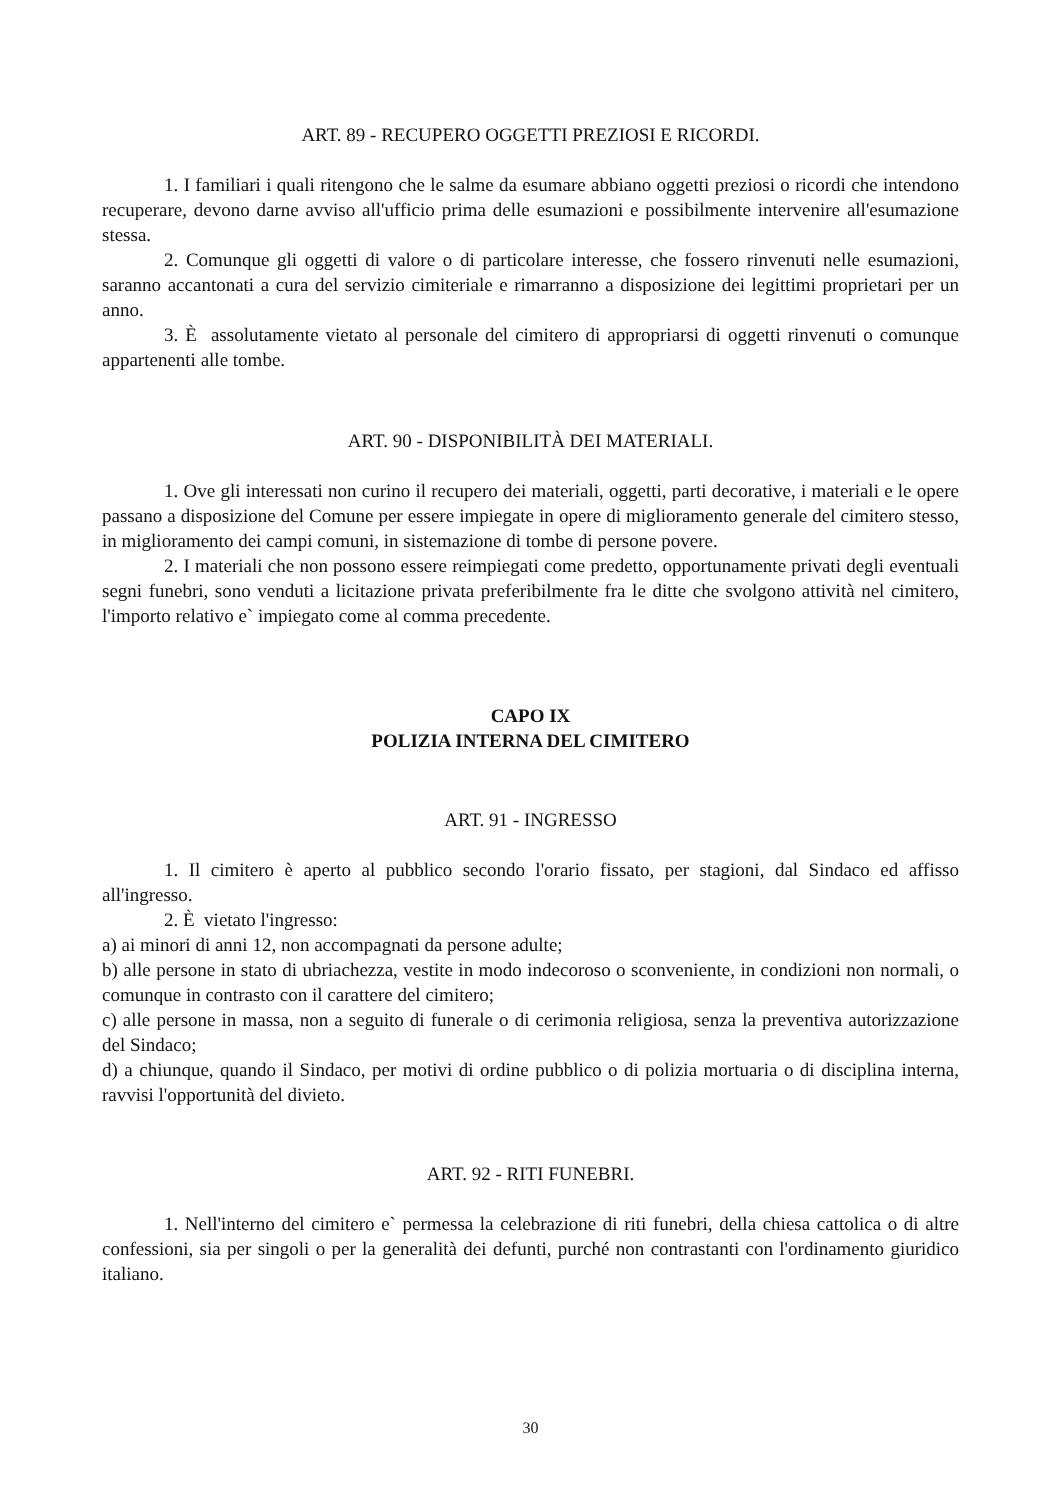ART. 89 - RECUPERO OGGETTI PREZIOSI E RICORDI.
1. I familiari i quali ritengono che le salme da esumare abbiano oggetti preziosi o ricordi che intendono recuperare, devono darne avviso all'ufficio prima delle esumazioni e possibilmente intervenire all'esumazione stessa.
2. Comunque gli oggetti di valore o di particolare interesse, che fossero rinvenuti nelle esumazioni, saranno accantonati a cura del servizio cimiteriale e rimarranno a disposizione dei legittimi proprietari per un anno.
3. È assolutamente vietato al personale del cimitero di appropriarsi di oggetti rinvenuti o comunque appartenenti alle tombe.
ART. 90 - DISPONIBILITÀ DEI MATERIALI.
1. Ove gli interessati non curino il recupero dei materiali, oggetti, parti decorative, i materiali e le opere passano a disposizione del Comune per essere impiegate in opere di miglioramento generale del cimitero stesso, in miglioramento dei campi comuni, in sistemazione di tombe di persone povere.
2. I materiali che non possono essere reimpiegati come predetto, opportunamente privati degli eventuali segni funebri, sono venduti a licitazione privata preferibilmente fra le ditte che svolgono attività nel cimitero, l'importo relativo e` impiegato come al comma precedente.
CAPO IX
POLIZIA INTERNA DEL CIMITERO
ART. 91 - INGRESSO
1. Il cimitero è aperto al pubblico secondo l'orario fissato, per stagioni, dal Sindaco ed affisso all'ingresso.
2. È vietato l'ingresso:
a) ai minori di anni 12, non accompagnati da persone adulte;
b) alle persone in stato di ubriachezza, vestite in modo indecoroso o sconveniente, in condizioni non normali, o comunque in contrasto con il carattere del cimitero;
c) alle persone in massa, non a seguito di funerale o di cerimonia religiosa, senza la preventiva autorizzazione del Sindaco;
d) a chiunque, quando il Sindaco, per motivi di ordine pubblico o di polizia mortuaria o di disciplina interna, ravvisi l'opportunità del divieto.
ART. 92 - RITI FUNEBRI.
1. Nell'interno del cimitero e` permessa la celebrazione di riti funebri, della chiesa cattolica o di altre confessioni, sia per singoli o per la generalità dei defunti, purché non contrastanti con l'ordinamento giuridico italiano.
30